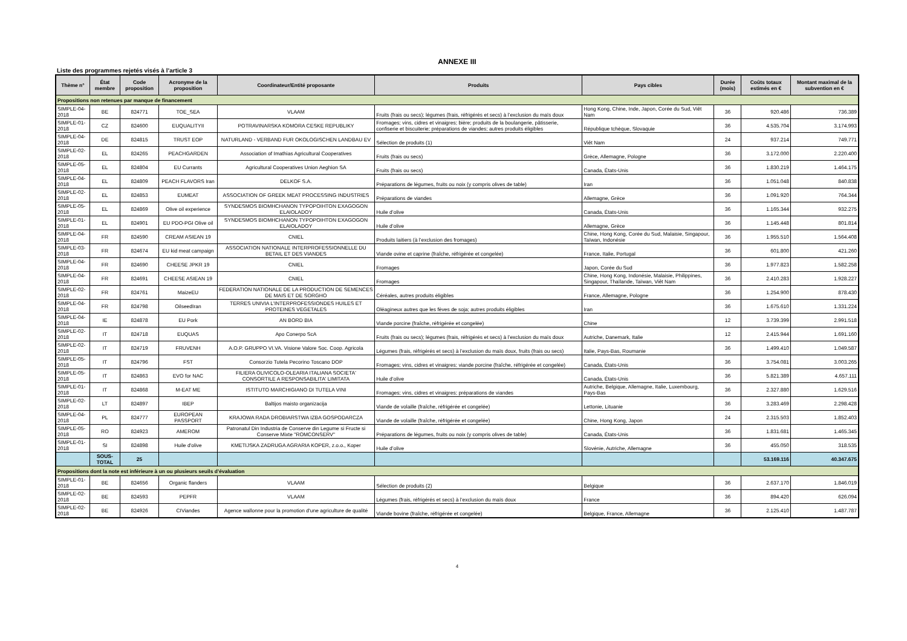ANNEXE III
Liste des programmes rejetés visés à l’article 3
| Thème n° | État membre | Code proposition | Acronyme de la proposition | Coordinateur/Entité proposante | Produits | Pays cibles | Durée (mois) | Coûts totaux estimés en € | Montant maximal de la subvention en € |
| --- | --- | --- | --- | --- | --- | --- | --- | --- | --- |
| Propositions non retenues par manque de financement | | | | | | | | | |
| SIMPLE-04-2018 | BE | 824771 | TOE_SEA | VLAAM | Fruits (frais ou secs); légumes (frais, réfrigérés et secs) à l’exclusion du maïs doux | Hong Kong, Chine, Inde, Japon, Corée du Sud, Viêt Nam | 36 | 920.486 | 736.389 |
| SIMPLE-01-2018 | CZ | 824600 | EUQUALITYII | POTRAVINARSKA KOMORA CESKE REPUBLIKY | Fromages; vins, cidres et vinaigres; bière; produits de la boulangerie, pâtisserie, confiserie et biscuiterie; préparations de viandes; autres produits éligibles | République tchèque, Slovaquie | 36 | 4.535.704 | 3.174.993 |
| SIMPLE-04-2018 | DE | 824815 | TRUST EOP | NATURLAND - VERBAND FUR OKOLOGISCHEN LANDBAU EV | Sélection de produits (1) | Viêt Nam | 24 | 937.214 | 749.771 |
| SIMPLE-02-2018 | EL | 824265 | PEACHGARDEN | Association of Imathias Agricultural Cooperatives | Fruits (frais ou secs) | Grèce, Allemagne, Pologne | 36 | 3.172.000 | 2.220.400 |
| SIMPLE-05-2018 | EL | 824804 | EU Currants | Agricultural Cooperatives Union Aeghion SA | Fruits (frais ou secs) | Canada, États-Unis | 36 | 1.830.219 | 1.464.175 |
| SIMPLE-04-2018 | EL | 824809 | PEACH FLAVORS Iran | DELKOF S.A. | Préparations de légumes, fruits ou noix (y compris olives de table) | Iran | 36 | 1.051.048 | 840.838 |
| SIMPLE-02-2018 | EL | 824853 | EUMEAT | ASSOCIATION OF GREEK MEAT PROCESSING INDUSTRIES | Préparations de viandes | Allemagne, Grèce | 36 | 1.091.920 | 764.344 |
| SIMPLE-05-2018 | EL | 824869 | Olive oil experience | SYNDESMOS BIOMHCHANON TYPOPOIHTON EXAGOGON ELAIOLADOY | Huile d’olive | Canada, États-Unis | 36 | 1.165.344 | 932.275 |
| SIMPLE-01-2018 | EL | 824901 | EU PDO-PGI Olive oil | SYNDESMOS BIOMHCHANON TYPOPOIHTON EXAGOGON ELAIOLADOY | Huile d’olive | Allemagne, Grèce | 36 | 1.145.448 | 801.814 |
| SIMPLE-04-2018 | FR | 824590 | CREAM ASIEAN 19 | CNIEL | Produits laitiers (à l’exclusion des fromages) | Chine, Hong Kong, Corée du Sud, Malaisie, Singapour, Taïwan, Indonésie | 36 | 1.955.510 | 1.564.408 |
| SIMPLE-03-2018 | FR | 824674 | EU kid meat campaign | ASSOCIATION NATIONALE INTERPROFESSIONNELLE DU BETAIL ET DES VIANDES | Viande ovine et caprine (fraîche, réfrigérée et congelée) | France, Italie, Portugal | 36 | 601.800 | 421.260 |
| SIMPLE-04-2018 | FR | 824690 | CHEESE JPKR 19 | CNIEL | Fromages | Japon, Corée du Sud | 36 | 1.977.823 | 1.582.258 |
| SIMPLE-04-2018 | FR | 824691 | CHEESE ASIEAN 19 | CNIEL | Fromages | Chine, Hong Kong, Indonésie, Malaisie, Philippines, Singapour, Thaïlande, Taïwan, Viêt Nam | 36 | 2.410.283 | 1.928.227 |
| SIMPLE-02-2018 | FR | 824761 | MaizeEU | FEDERATION NATIONALE DE LA PRODUCTION DE SEMENCES DE MAIS ET DE SORGHO | Céréales, autres produits éligibles | France, Allemagne, Pologne | 36 | 1.254.900 | 878.430 |
| SIMPLE-04-2018 | FR | 824798 | OilseedIran | TERRES UNIVIA L'INTERPROFESSIONDES HUILES ET PROTEINES VEGETALES | Oléagineux autres que les fèves de soja; autres produits éligibles | Iran | 36 | 1.675.610 | 1.331.224 |
| SIMPLE-04-2018 | IE | 824878 | EU Pork | AN BORD BIA | Viande porcine (fraîche, réfrigérée et congelée) | Chine | 12 | 3.739.399 | 2.991.518 |
| SIMPLE-02-2018 | IT | 824718 | EUQUAS | Apo Conerpo ScA | Fruits (frais ou secs); légumes (frais, réfrigérés et secs) à l’exclusion du maïs doux | Autriche, Danemark, Italie | 12 | 2.415.944 | 1.691.160 |
| SIMPLE-02-2018 | IT | 824719 | FRUVENH | A.O.P. GRUPPO VI.VA. Visione Valore Soc. Coop. Agricola | Légumes (frais, réfrigérés et secs) à l’exclusion du maïs doux, fruits (frais ou secs) | Italie, Pays-Bas, Roumanie | 36 | 1.499.410 | 1.049.587 |
| SIMPLE-05-2018 | IT | 824796 | FST | Consorzio Tutela Pecorino Toscano DOP | Fromages; vins, cidres et vinaigres; viande porcine (fraîche, réfrigérée et congelée) | Canada, États-Unis | 36 | 3.754.081 | 3.003.265 |
| SIMPLE-05-2018 | IT | 824863 | EVO for NAC | FILIERA OLIVICOLO-OLEARIA ITALIANA SOCIETA' CONSORTILE A RESPONSABILITA' LIMITATA | Huile d’olive | Canada, États-Unis | 36 | 5.821.389 | 4.657.111 |
| SIMPLE-01-2018 | IT | 824868 | M-EAT ME | ISTITUTO MARCHIGIANO DI TUTELA VINI | Fromages; vins, cidres et vinaigres; préparations de viandes | Autriche, Belgique, Allemagne, Italie, Luxembourg, Pays-Bas | 36 | 2.327.880 | 1.629.516 |
| SIMPLE-02-2018 | LT | 824897 | IBEP | Baltijos maisto organizacija | Viande de volaille (fraîche, réfrigérée et congelée) | Lettonie, Lituanie | 36 | 3.283.469 | 2.298.428 |
| SIMPLE-04-2018 | PL | 824777 | EUROPEAN PASSPORT | KRAJOWA RADA DROBIARSTWA IZBA GOSPODARCZA | Viande de volaille (fraîche, réfrigérée et congelée) | Chine, Hong Kong, Japon | 24 | 2.315.503 | 1.852.403 |
| SIMPLE-05-2018 | RO | 824923 | AMEROM | Patronatul Din Industria de Conserve din Legume si Fructe si Conserve Mixte "ROMCONSERV" | Préparations de légumes, fruits ou noix (y compris olives de table) | Canada, États-Unis | 36 | 1.831.681 | 1.465.345 |
| SIMPLE-01-2018 | SI | 824898 | Huile d'olive | KMETIJSKA ZADRUGA AGRARIA KOPER, z.o.o., Koper | Huile d’olive | Slovénie, Autriche, Allemagne | 36 | 455.050 | 318.535 |
| | SOUS-TOTAL | 25 | | | | | | 53.169.116 | 40.347.675 |
| Propositions dont la note est inférieure à un ou plusieurs seuils d’évaluation | | | | | | | | | |
| SIMPLE-01-2018 | BE | 824656 | Organic flanders | VLAAM | Sélection de produits (2) | Belgique | 36 | 2.637.170 | 1.846.019 |
| SIMPLE-02-2018 | BE | 824593 | PEPFR | VLAAM | Légumes (frais, réfrigérés et secs) à l’exclusion du maïs doux | France | 36 | 894.420 | 626.094 |
| SIMPLE-02-2018 | BE | 824926 | CIViandes | Agence wallonne pour la promotion d'une agriculture de qualité | Viande bovine (fraîche, réfrigérée et congelée) | Belgique, France, Allemagne | 36 | 2.125.410 | 1.487.787 |
4